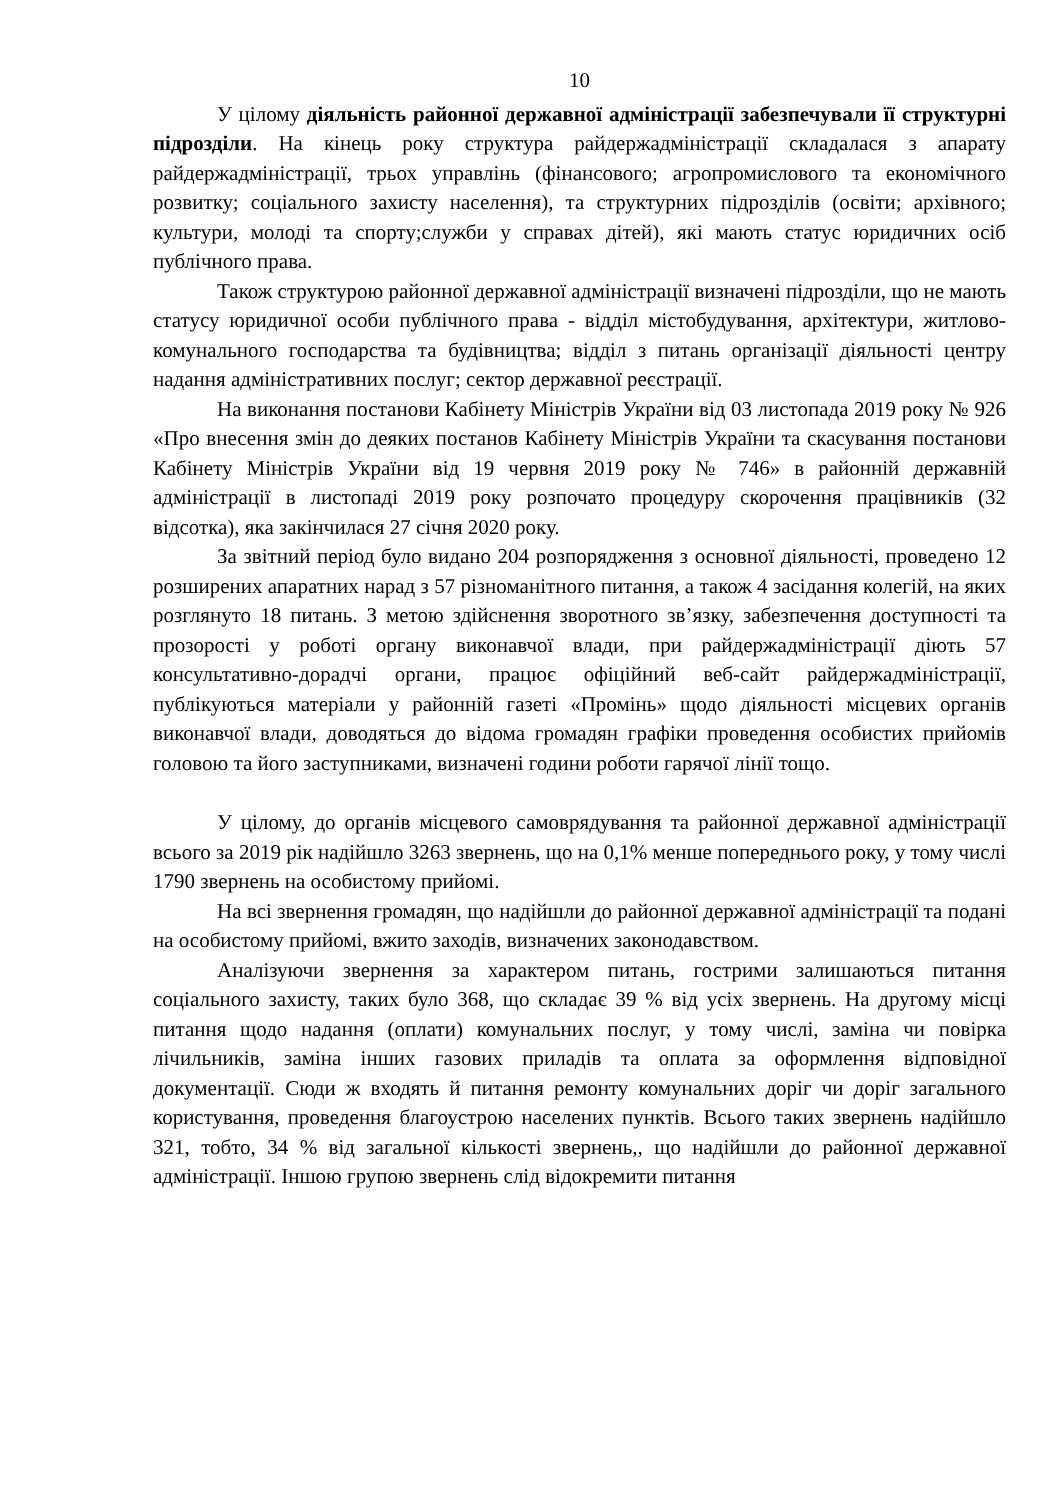10
У цілому діяльність районної державної адміністрації забезпечували її структурні підрозділи. На кінець року структура райдержадміністрації складалася з апарату райдержадміністрації, трьох управлінь (фінансового; агропромислового та економічного розвитку; соціального захисту населення), та структурних підрозділів (освіти; архівного; культури, молоді та спорту;служби у справах дітей), які мають статус юридичних осіб публічного права.
Також структурою районної державної адміністрації визначені підрозділи, що не мають статусу юридичної особи публічного права - відділ містобудування, архітектури, житлово-комунального господарства та будівництва; відділ з питань організації діяльності центру надання адміністративних послуг; сектор державної реєстрації.
На виконання постанови Кабінету Міністрів України від 03 листопада 2019 року № 926 «Про внесення змін до деяких постанов Кабінету Міністрів України та скасування постанови Кабінету Міністрів України від 19 червня 2019 року № 746» в районній державній адміністрації в листопаді 2019 року розпочато процедуру скорочення працівників (32 відсотка), яка закінчилася 27 січня 2020 року.
За звітний період було видано 204 розпорядження з основної діяльності, проведено 12 розширених апаратних нарад з 57 різноманітного питання, а також 4 засідання колегій, на яких розглянуто 18 питань. З метою здійснення зворотного зв’язку, забезпечення доступності та прозорості у роботі органу виконавчої влади, при райдержадміністрації діють 57 консультативно-дорадчі органи, працює офіційний веб-сайт райдержадміністрації, публікуються матеріали у районній газеті «Промінь» щодо діяльності місцевих органів виконавчої влади, доводяться до відома громадян графіки проведення особистих прийомів головою та його заступниками, визначені години роботи гарячої лінії тощо.
У цілому, до органів місцевого самоврядування та районної державної адміністрації всього за 2019 рік надійшло 3263 звернень, що на 0,1% менше попереднього року, у тому числі 1790 звернень на особистому прийомі.
На всі звернення громадян, що надійшли до районної державної адміністрації та подані на особистому прийомі, вжито заходів, визначених законодавством.
Аналізуючи звернення за характером питань, гострими залишаються питання соціального захисту, таких було 368, що складає 39 % від усіх звернень. На другому місці питання щодо надання (оплати) комунальних послуг, у тому числі, заміна чи повірка лічильників, заміна інших газових приладів та оплата за оформлення відповідної документації. Сюди ж входять й питання ремонту комунальних доріг чи доріг загального користування, проведення благоустрою населених пунктів. Всього таких звернень надійшло 321, тобто, 34 % від загальної кількості звернень,, що надійшли до районної державної адміністрації. Іншою групою звернень слід відокремити питання